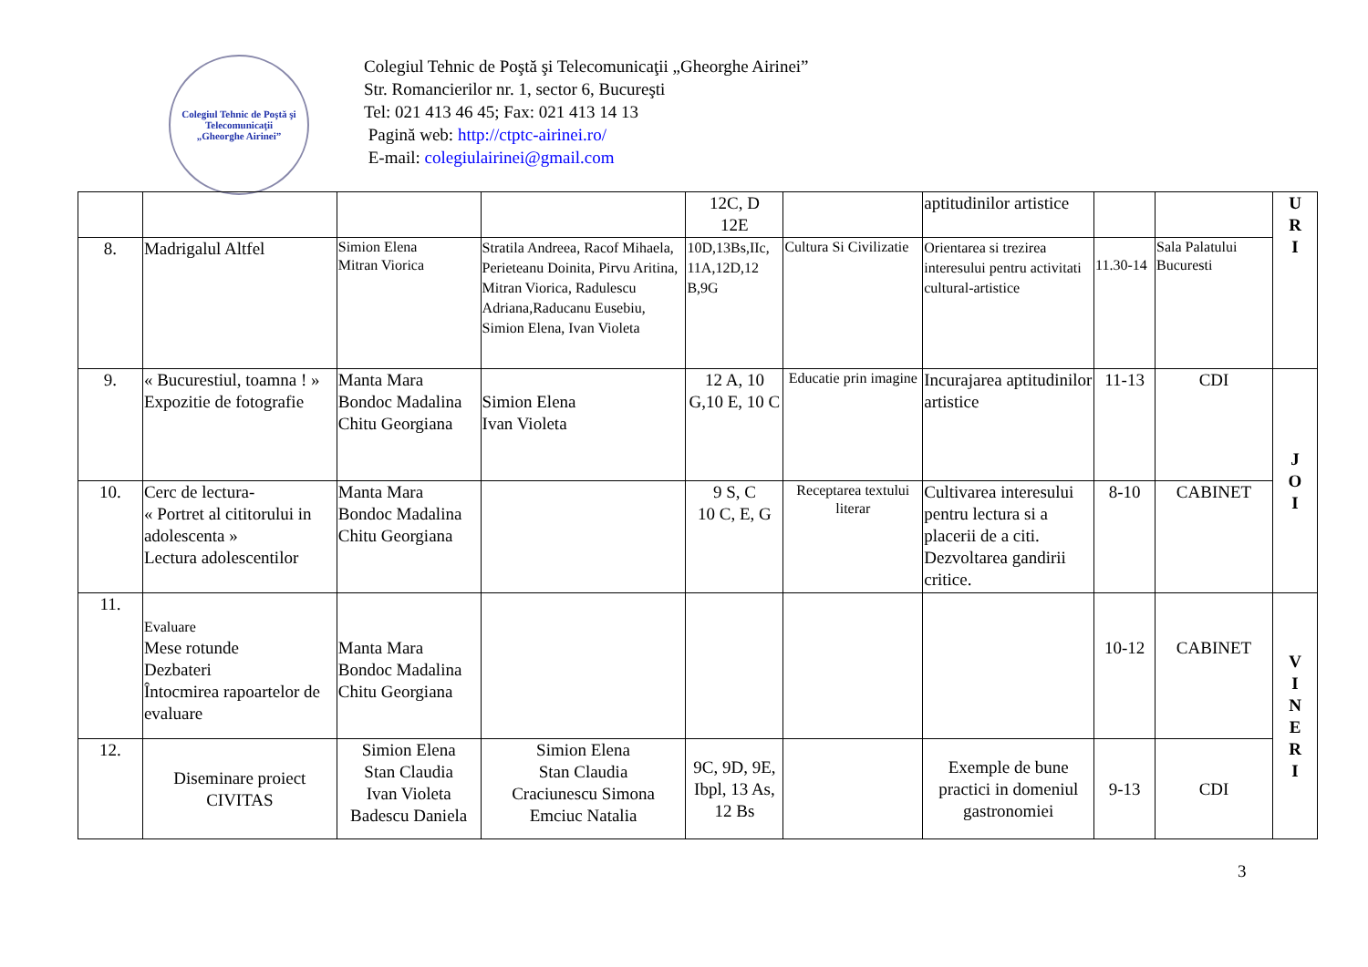Colegiul Tehnic de Poştă şi Telecomunicaţii
„Gheorghe Airinei”
Colegiul Tehnic de Poştă şi Telecomunicaţii „Gheorghe Airinei”
Str. Romancierilor nr. 1, sector 6, Bucureşti
Tel: 021 413 46 45; Fax: 021 413 14 13
Pagină web: http://ctptc-airinei.ro/
E-mail: colegiulairinei@gmail.com
| | | | | 12C, D 12E | | aptitudinilor artistice | | | U R I |
| 8. | Madrigalul Altfel | Simion Elena Mitran Viorica | Stratila Andreea, Racof Mihaela, Perieteanu Doinita, Pirvu Aritina, Mitran Viorica, Radulescu Adriana,Raducanu Eusebiu, Simion Elena, Ivan Violeta | 10D,13Bs,IIc, 11A,12D,12 B,9G | Cultura Si Civilizatie | Orientarea si trezirea interesului pentru activitati cultural-artistice | 11.30-14 | Sala Palatului Bucuresti | |
| 9. | « Bucurestiul, toamna ! » Expozitie de fotografie | Manta Mara Bondoc Madalina Chitu Georgiana | Simion Elena Ivan Violeta | 12 A, 10 G,10 E, 10 C | Educatie prin imagine | Incurajarea aptitudinilor artistice | 11-13 | CDI | J O I |
| 10. | Cerc de lectura- « Portret al cititorului in adolescenta » Lectura adolescentilor | Manta Mara Bondoc Madalina Chitu Georgiana | | 9 S, C 10 C, E, G | Receptarea textului literar | Cultivarea interesului pentru lectura si a placerii de a citi. Dezvoltarea gandirii critice. | 8-10 | CABINET | |
| 11. | Evaluare Mese rotunde Dezbateri Întocmirea rapoartelor de evaluare | Manta Mara Bondoc Madalina Chitu Georgiana | | | | | 10-12 | CABINET | V I N E R I |
| 12. | Diseminare proiect CIVITAS | Simion Elena Stan Claudia Ivan Violeta Badescu Daniela | Simion Elena Stan Claudia Craciunescu Simona Emciuc Natalia | 9C, 9D, 9E, Ibpl, 13 As, 12 Bs | | Exemple de bune practici in domeniul gastronomiei | 9-13 | CDI | |
3